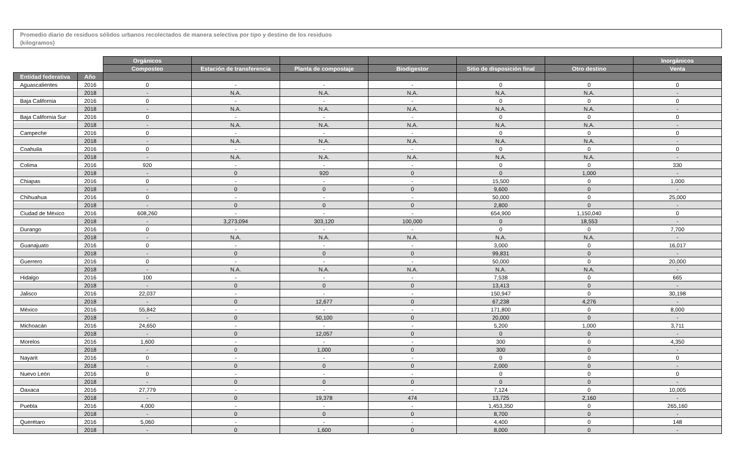Promedio diario de residuos sólidos urbanos recolectados de manera selectiva por tipo y destino de los residuos
(kilogramos)
| | | Orgánicos | | | | | | Inorgánicos |
| | | Composteo | Estación de transferencia | Planta de compostaje | Biodigestor | Sitio de disposición final | Otro destino | Venta |
| Entidad federativa | Año | | | | | | | |
| Aguascalientes | 2016 | 0 | - | - | - | 0 | 0 | 0 |
| | 2018 | - | N.A. | N.A. | N.A. | N.A. | N.A. | - |
| Baja California | 2016 | 0 | - | - | - | 0 | 0 | 0 |
| | 2018 | - | N.A. | N.A. | N.A. | N.A. | N.A. | - |
| Baja California Sur | 2016 | 0 | - | - | - | 0 | 0 | 0 |
| | 2018 | - | N.A. | N.A. | N.A. | N.A. | N.A. | - |
| Campeche | 2016 | 0 | - | - | - | 0 | 0 | 0 |
| | 2018 | - | N.A. | N.A. | N.A. | N.A. | N.A. | - |
| Coahuila | 2016 | 0 | - | - | - | 0 | 0 | 0 |
| | 2018 | - | N.A. | N.A. | N.A. | N.A. | N.A. | - |
| Colima | 2016 | 920 | - | - | - | 0 | 0 | 330 |
| | 2018 | - | 0 | 920 | 0 | 0 | 1,000 | - |
| Chiapas | 2016 | 0 | - | - | - | 15,500 | 0 | 1,000 |
| | 2018 | - | 0 | 0 | 0 | 9,600 | 0 | - |
| Chihuahua | 2016 | 0 | - | - | - | 50,000 | 0 | 25,000 |
| | 2018 | - | 0 | 0 | 0 | 2,800 | 0 | - |
| Ciudad de México | 2016 | 608,260 | - | - | - | 654,900 | 1,150,040 | 0 |
| | 2018 | - | 3,273,094 | 303,120 | 100,000 | 0 | 18,553 | - |
| Durango | 2016 | 0 | - | - | - | 0 | 0 | 7,700 |
| | 2018 | - | N.A. | N.A. | N.A. | N.A. | N.A. | - |
| Guanajuato | 2016 | 0 | - | - | - | 3,000 | 0 | 16,017 |
| | 2018 | - | 0 | 0 | 0 | 99,831 | 0 | - |
| Guerrero | 2016 | 0 | - | - | - | 50,000 | 0 | 20,000 |
| | 2018 | - | N.A. | N.A. | N.A. | N.A. | N.A. | - |
| Hidalgo | 2016 | 100 | - | - | - | 7,538 | 0 | 665 |
| | 2018 | - | 0 | 0 | 0 | 13,413 | 0 | - |
| Jalisco | 2016 | 22,037 | - | - | - | 150,947 | 0 | 30,198 |
| | 2018 | - | 0 | 12,677 | 0 | 67,238 | 4,276 | - |
| México | 2016 | 55,842 | - | - | - | 171,800 | 0 | 8,000 |
| | 2018 | - | 0 | 50,100 | 0 | 20,000 | 0 | - |
| Michoacán | 2016 | 24,650 | - | - | - | 5,200 | 1,000 | 3,711 |
| | 2018 | - | 0 | 12,057 | 0 | 0 | 0 | - |
| Morelos | 2016 | 1,600 | - | - | - | 300 | 0 | 4,350 |
| | 2018 | - | 0 | 1,000 | 0 | 300 | 0 | - |
| Nayarit | 2016 | 0 | - | - | - | 0 | 0 | 0 |
| | 2018 | - | 0 | 0 | 0 | 2,000 | 0 | - |
| Nuevo León | 2016 | 0 | - | - | - | 0 | 0 | 0 |
| | 2018 | - | 0 | 0 | 0 | 0 | 0 | - |
| Oaxaca | 2016 | 27,779 | - | - | - | 7,124 | 0 | 10,005 |
| | 2018 | - | 0 | 19,378 | 474 | 13,725 | 2,160 | - |
| Puebla | 2016 | 4,000 | - | - | - | 1,453,350 | 0 | 265,160 |
| | 2018 | - | 0 | 0 | 0 | 8,700 | 0 | - |
| Querétaro | 2016 | 5,060 | - | - | - | 4,400 | 0 | 148 |
| | 2018 | - | 0 | 1,600 | 0 | 8,000 | 0 | - |